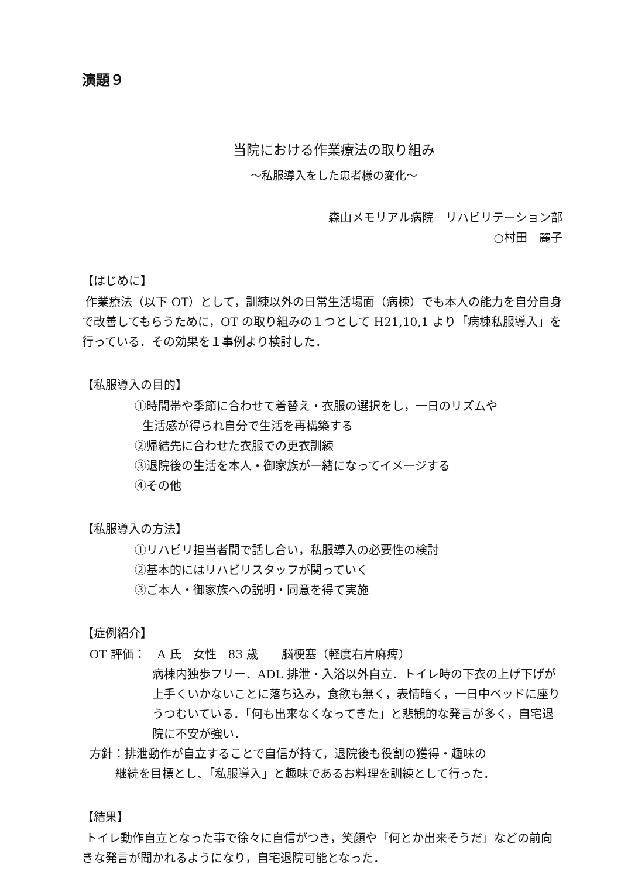演題９
当院における作業療法の取り組み
～私服導入をした患者様の変化～
森山メモリアル病院　リハビリテーション部
○村田　麗子
【はじめに】
作業療法（以下 OT）として，訓練以外の日常生活場面（病棟）でも本人の能力を自分自身で改善してもらうために，OT の取り組みの１つとして H21,10,1 より「病棟私服導入」を行っている．その効果を１事例より検討した．
【私服導入の目的】
①時間帯や季節に合わせて着替え・衣服の選択をし，一日のリズムや
生活感が得られ自分で生活を再構築する
②帰結先に合わせた衣服での更衣訓練
③退院後の生活を本人・御家族が一緒になってイメージする
④その他
【私服導入の方法】
①リハビリ担当者間で話し合い，私服導入の必要性の検討
②基本的にはリハビリスタッフが関っていく
③ご本人・御家族への説明・同意を得て実施
【症例紹介】
OT 評価：　A 氏　女性　83 歳　　脳梗塞（軽度右片麻痺）
病棟内独歩フリー．ADL 排泄・入浴以外自立．トイレ時の下衣の上げ下げが上手くいかないことに落ち込み，食欲も無く，表情暗く，一日中ベッドに座りうつむいている．「何も出来なくなってきた」と悲観的な発言が多く，自宅退院に不安が強い．
方針：排泄動作が自立することで自信が持て，退院後も役割の獲得・趣味の
継続を目標とし､「私服導入」と趣味であるお料理を訓練として行った．
【結果】
トイレ動作自立となった事で徐々に自信がつき，笑顔や「何とか出来そうだ」などの前向きな発言が聞かれるようになり，自宅退院可能となった．